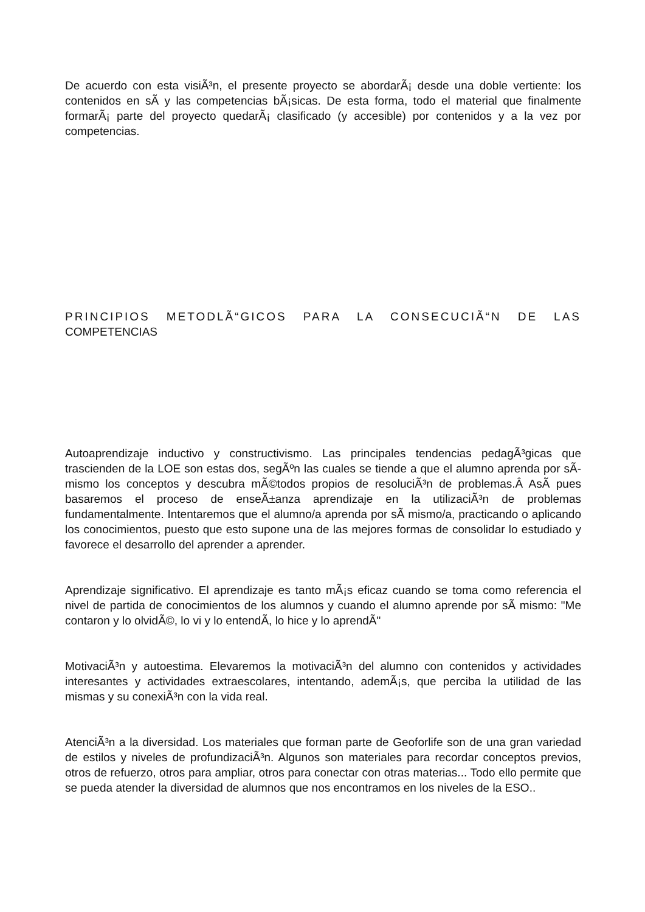De acuerdo con esta visiÃ³n, el presente proyecto se abordarÃ¡ desde una doble vertiente: los contenidos en sÃ­ y las competencias bÃ¡sicas. De esta forma, todo el material que finalmente formarÃ¡ parte del proyecto quedarÃ¡ clasificado (y accesible) por contenidos y a la vez por competencias.
PRINCIPIOS METODLÃ“GICOS PARA LA CONSECUCIÃ“N DE LAS COMPETENCIAS
Autoaprendizaje inductivo y constructivismo. Las principales tendencias pedagÃ³gicas que trascienden de la LOE son estas dos, segÃºn las cuales se tiende a que el alumno aprenda por sÃ­ mismo los conceptos y descubra mÃ©todos propios de resoluciÃ³n de problemas.Â AsÃ­ pues basaremos el proceso de enseÃ±anza aprendizaje en la utilizaciÃ³n de problemas fundamentalmente. Intentaremos que el alumno/a aprenda por sÃ­ mismo/a, practicando o aplicando los conocimientos, puesto que esto supone una de las mejores formas de consolidar lo estudiado y favorece el desarrollo del aprender a aprender.
Aprendizaje significativo. El aprendizaje es tanto mÃ¡s eficaz cuando se toma como referencia el nivel de partida de conocimientos de los alumnos y cuando el alumno aprende por sÃ­ mismo: "Me contaron y lo olvidÃ©, lo vi y lo entendÃ­, lo hice y lo aprendÃ­"
MotivaciÃ³n y autoestima. Elevaremos la motivaciÃ³n del alumno con contenidos y actividades interesantes y actividades extraescolares, intentando, ademÃ¡s, que perciba la utilidad de las mismas y su conexiÃ³n con la vida real.
AtenciÃ³n a la diversidad. Los materiales que forman parte de Geoforlife son de una gran variedad de estilos y niveles de profundizaciÃ³n. Algunos son materiales para recordar conceptos previos, otros de refuerzo, otros para ampliar, otros para conectar con otras materias... Todo ello permite que se pueda atender la diversidad de alumnos que nos encontramos en los niveles de la ESO..